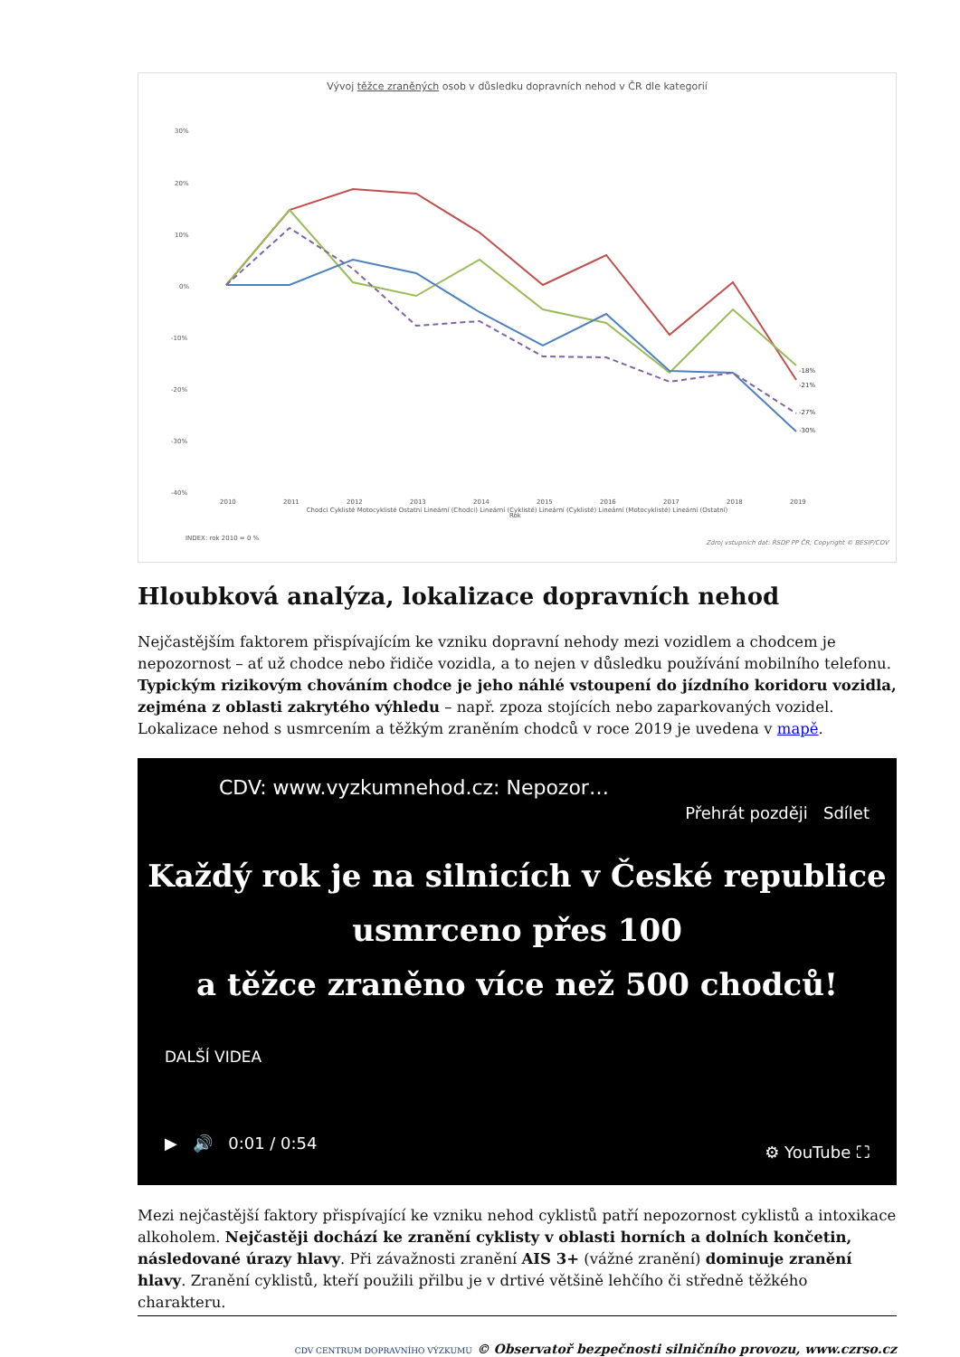Vývoj těžce zraněných osob v důsledku dopravních nehod v ČR dle kategorií
30%
20%
10%
0%
-10%
-20%
-30%
-40%
2010
2011
2012
2013
2014
2015
2016
2017
2018
2019
Rok
INDEX: rok 2010 = 0 %
-18%
-21%
-27%
-30%
Chodci Cyklisté Motocyklisté Ostatní Lineární (Chodci) Lineární (Cyklisté) Lineární (Cyklisté) Lineární (Motocyklisté) Lineární (Ostatní)
Zdroj vstupních dat: ŘSDP PP ČR; Copyright © BESIP/CDV
Hloubková analýza, lokalizace dopravních nehod
Nejčastějším faktorem přispívajícím ke vzniku dopravní nehody mezi vozidlem a chodcem je nepozornost – ať už chodce nebo řidiče vozidla, a to nejen v důsledku používání mobilního telefonu. Typickým rizikovým chováním chodce je jeho náhlé vstoupení do jízdního koridoru vozidla, zejména z oblasti zakrytého výhledu – např. zpoza stojících nebo zaparkovaných vozidel. Lokalizace nehod s usmrcením a těžkým zraněním chodců v roce 2019 je uvedena v mapě.
CDV: www.vyzkumnehod.cz: Nepozor… Přehrát později Sdílet
Každý rok je na silnicích v České republice
usmrceno přes 100
a těžce zraněno více než 500 chodců!
DALŠÍ VIDEA
▶ 🔊 0:01 / 0:54 ⚙ YouTube ⛶
Mezi nejčastější faktory přispívající ke vzniku nehod cyklistů patří nepozornost cyklistů a intoxikace alkoholem. Nejčastěji dochází ke zranění cyklisty v oblasti horních a dolních končetin, následované úrazy hlavy. Při závažnosti zranění AIS 3+ (vážné zranění) dominuje zranění hlavy. Zranění cyklistů, kteří použili přilbu je v drtivé většině lehčího či středně těžkého charakteru.
CDV CENTRUM DOPRAVNÍHO VÝZKUMU © Observatoř bezpečnosti silničního provozu, www.czrso.cz